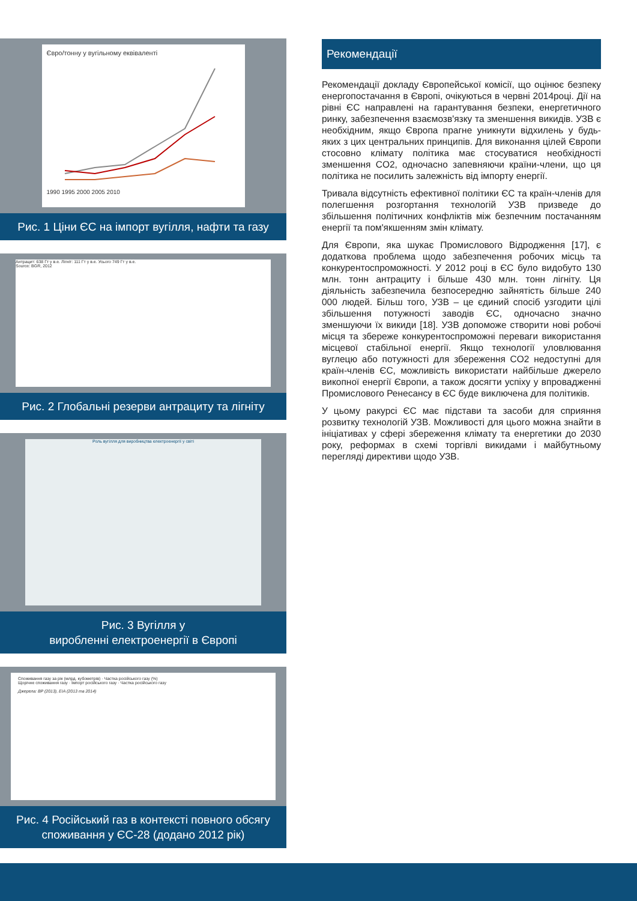Євро/тонну у вугільному еквіваленті
1990 1995 2000 2005 2010
Рис. 1 Ціни ЄС на імпорт вугілля, нафти та газу
Антрацит: 638 Гт у в.е. Лігніт: 111 Гт у в.е. Усього 749 Гт у в.е.
Source: BGR, 2012
Рис. 2 Глобальні резерви антрациту та лігніту
Роль вугілля для виробництва електроенергії у світі
Рис. 3 Вугілля у
виробленні електроенергії в Європі
Споживання газу за рік (млрд. кубометрів) · Частка російського газу (%)
Щорічне споживання газу · Імпорт російського газу · Частка російського газу
Джерела: BP (2013), EIA (2013 та 2014)
Рис. 4 Російський газ в контексті повного обсягу споживання у ЄС-28 (додано 2012 рік)
Рекомендації
Рекомендації докладу Європейської комісії, що оцінює безпеку енергопостачання в Європі, очікуються в червні 2014році. Дії на рівні ЄС направлені на гарантування безпеки, енергетичного ринку, забезпечення взаємозв'язку та зменшення викидів. УЗВ є необхідним, якщо Європа прагне уникнути відхилень у будь-яких з цих центральних принципів. Для виконання цілей Європи стосовно клімату політика має стосуватися необхідності зменшення CO2, одночасно запевняючи країни-члени, що ця політика не посилить залежність від імпорту енергії.
Тривала відсутність ефективної політики ЄС та країн-членів для полегшення розгортання технологій УЗВ призведе до збільшення політичних конфліктів між безпечним постачанням енергії та пом'якшенням змін клімату.
Для Європи, яка шукає Промислового Відродження [17], є додаткова проблема щодо забезпечення робочих місць та конкурентоспроможності. У 2012 році в ЄС було видобуто 130 млн. тонн антрациту і більше 430 млн. тонн лігніту. Ця діяльність забезпечила безпосередню зайнятість більше 240 000 людей. Більш того, УЗВ – це єдиний спосіб узгодити цілі збільшення потужності заводів ЄС, одночасно значно зменшуючи їх викиди [18]. УЗВ допоможе створити нові робочі місця та збереже конкурентоспроможні переваги використання місцевої стабільної енергії. Якщо технології уловлювання вуглецю або потужності для збереження CO2 недоступні для країн-членів ЄС, можливість використати найбільше джерело викопної енергії Європи, а також досягти успіху у впровадженні Промислового Ренесансу в ЄС буде виключена для політиків.
У цьому ракурсі ЄС має підстави та засоби для сприяння розвитку технологій УЗВ. Можливості для цього можна знайти в ініціативах у сфері збереження клімату та енергетики до 2030 року, реформах в схемі торгівлі викидами і майбутньому перегляді директиви щодо УЗВ.